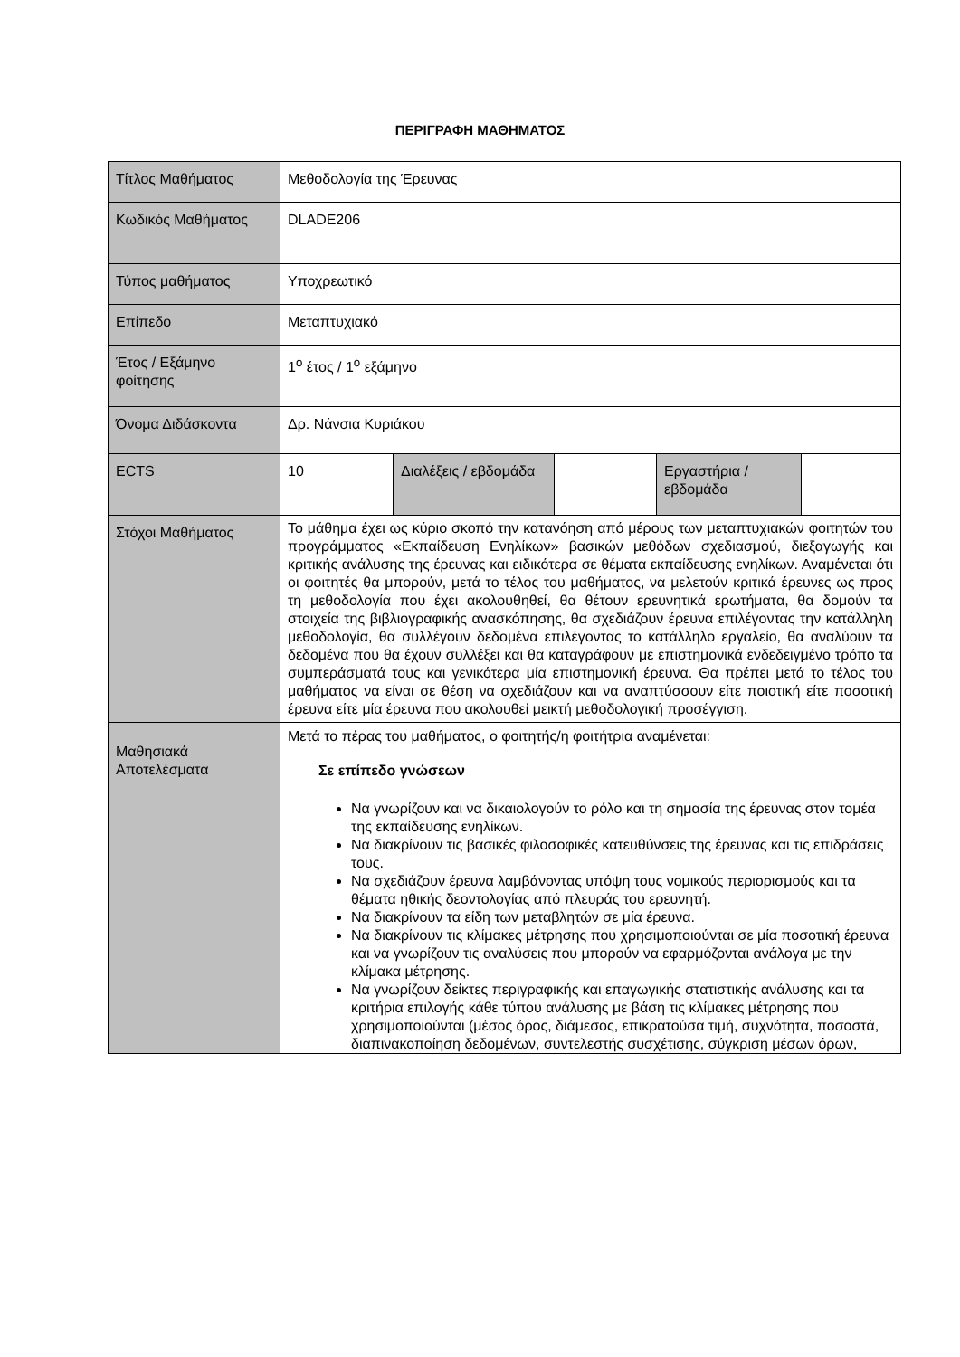ΠΕΡΙΓΡΑΦΗ ΜΑΘΗΜΑΤΟΣ
| Τίτλος Μαθήματος | Μεθοδολογία της Έρευνας | | | | |
| Κωδικός Μαθήματος | DLADE206 | | | | |
| Τύπος μαθήματος | Υποχρεωτικό | | | | |
| Επίπεδο | Μεταπτυχιακό | | | | |
| Έτος / Εξάμηνο φοίτησης | 1<sup>ο</sup> έτος / 1<sup>ο</sup> εξάμηνο | | | | |
| Όνομα Διδάσκοντα | Δρ. Νάνσια Κυριάκου | | | | |
| ECTS | 10 | Διαλέξεις / εβδομάδα | | Εργαστήρια / εβδομάδα | |
| Στόχοι Μαθήματος | Το μάθημα έχει ως κύριο σκοπό την κατανόηση από μέρους των μεταπτυχιακών φοιτητών του προγράμματος «Εκπαίδευση Ενηλίκων» βασικών μεθόδων σχεδιασμού, διεξαγωγής και κριτικής ανάλυσης της έρευνας και ειδικότερα σε θέματα εκπαίδευσης ενηλίκων. Αναμένεται ότι οι φοιτητές θα μπορούν, μετά το τέλος του μαθήματος, να μελετούν κριτικά έρευνες ως προς τη μεθοδολογία που έχει ακολουθηθεί, θα θέτουν ερευνητικά ερωτήματα, θα δομούν τα στοιχεία της βιβλιογραφικής ανασκόπησης, θα σχεδιάζουν έρευνα επιλέγοντας την κατάλληλη μεθοδολογία, θα συλλέγουν δεδομένα επιλέγοντας το κατάλληλο εργαλείο, θα αναλύουν τα δεδομένα που θα έχουν συλλέξει και θα καταγράφουν με επιστημονικά ενδεδειγμένο τρόπο τα συμπεράσματά τους και γενικότερα μία επιστημονική έρευνα. Θα πρέπει μετά το τέλος του μαθήματος να είναι σε θέση να σχεδιάζουν και να αναπτύσσουν είτε ποιοτική είτε ποσοτική έρευνα είτε μία έρευνα που ακολουθεί μεικτή μεθοδολογική προσέγγιση. | | | | |
| Μαθησιακά Αποτελέσματα | Μετά το πέρας του μαθήματος, ο φοιτητής/η φοιτήτρια αναμένεται: Σε επίπεδο γνώσεων Να γνωρίζουν και να δικαιολογούν το ρόλο και τη σημασία της έρευνας στον τομέα της εκπαίδευσης ενηλίκων. Να διακρίνουν τις βασικές φιλοσοφικές κατευθύνσεις της έρευνας και τις επιδράσεις τους. Να σχεδιάζουν έρευνα λαμβάνοντας υπόψη τους νομικούς περιορισμούς και τα θέματα ηθικής δεοντολογίας από πλευράς του ερευνητή. Να διακρίνουν τα είδη των μεταβλητών σε μία έρευνα. Να διακρίνουν τις κλίμακες μέτρησης που χρησιμοποιούνται σε μία ποσοτική έρευνα και να γνωρίζουν τις αναλύσεις που μπορούν να εφαρμόζονται ανάλογα με την κλίμακα μέτρησης. Να γνωρίζουν δείκτες περιγραφικής και επαγωγικής στατιστικής ανάλυσης και τα κριτήρια επιλογής κάθε τύπου ανάλυσης με βάση τις κλίμακες μέτρησης που χρησιμοποιούνται (μέσος όρος, διάμεσος, επικρατούσα τιμή, συχνότητα, ποσοστά, διαπινακοποίηση δεδομένων, συντελεστής συσχέτισης, σύγκριση μέσων όρων, | | | | |